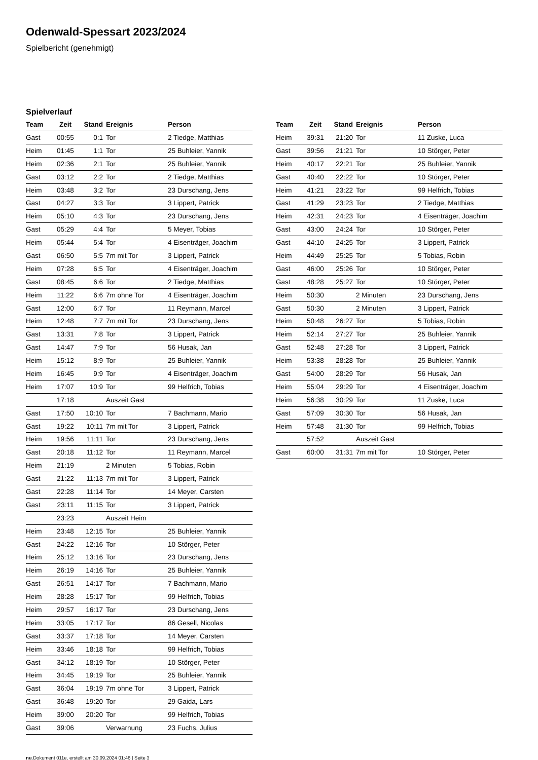Odenwald-Spessart 2023/2024
Spielbericht (genehmigt)
Spielverlauf
| Team | Zeit | Stand | Ereignis | Person |
| --- | --- | --- | --- | --- |
| Gast | 00:55 | 0:1 | Tor | 2 Tiedge, Matthias |
| Heim | 01:45 | 1:1 | Tor | 25 Buhleier, Yannik |
| Heim | 02:36 | 2:1 | Tor | 25 Buhleier, Yannik |
| Gast | 03:12 | 2:2 | Tor | 2 Tiedge, Matthias |
| Heim | 03:48 | 3:2 | Tor | 23 Durschang, Jens |
| Gast | 04:27 | 3:3 | Tor | 3 Lippert, Patrick |
| Heim | 05:10 | 4:3 | Tor | 23 Durschang, Jens |
| Gast | 05:29 | 4:4 | Tor | 5 Meyer, Tobias |
| Heim | 05:44 | 5:4 | Tor | 4 Eisenträger, Joachim |
| Gast | 06:50 | 5:5 | 7m mit Tor | 3 Lippert, Patrick |
| Heim | 07:28 | 6:5 | Tor | 4 Eisenträger, Joachim |
| Gast | 08:45 | 6:6 | Tor | 2 Tiedge, Matthias |
| Heim | 11:22 | 6:6 | 7m ohne Tor | 4 Eisenträger, Joachim |
| Gast | 12:00 | 6:7 | Tor | 11 Reymann, Marcel |
| Heim | 12:48 | 7:7 | 7m mit Tor | 23 Durschang, Jens |
| Gast | 13:31 | 7:8 | Tor | 3 Lippert, Patrick |
| Gast | 14:47 | 7:9 | Tor | 56 Husak, Jan |
| Heim | 15:12 | 8:9 | Tor | 25 Buhleier, Yannik |
| Heim | 16:45 | 9:9 | Tor | 4 Eisenträger, Joachim |
| Heim | 17:07 | 10:9 | Tor | 99 Helfrich, Tobias |
| | 17:18 | | Auszeit Gast | |
| Gast | 17:50 | 10:10 | Tor | 7 Bachmann, Mario |
| Gast | 19:22 | 10:11 | 7m mit Tor | 3 Lippert, Patrick |
| Heim | 19:56 | 11:11 | Tor | 23 Durschang, Jens |
| Gast | 20:18 | 11:12 | Tor | 11 Reymann, Marcel |
| Heim | 21:19 | | 2 Minuten | 5 Tobias, Robin |
| Gast | 21:22 | 11:13 | 7m mit Tor | 3 Lippert, Patrick |
| Gast | 22:28 | 11:14 | Tor | 14 Meyer, Carsten |
| Gast | 23:11 | 11:15 | Tor | 3 Lippert, Patrick |
| | 23:23 | | Auszeit Heim | |
| Heim | 23:48 | 12:15 | Tor | 25 Buhleier, Yannik |
| Gast | 24:22 | 12:16 | Tor | 10 Störger, Peter |
| Heim | 25:12 | 13:16 | Tor | 23 Durschang, Jens |
| Heim | 26:19 | 14:16 | Tor | 25 Buhleier, Yannik |
| Gast | 26:51 | 14:17 | Tor | 7 Bachmann, Mario |
| Heim | 28:28 | 15:17 | Tor | 99 Helfrich, Tobias |
| Heim | 29:57 | 16:17 | Tor | 23 Durschang, Jens |
| Heim | 33:05 | 17:17 | Tor | 86 Gesell, Nicolas |
| Gast | 33:37 | 17:18 | Tor | 14 Meyer, Carsten |
| Heim | 33:46 | 18:18 | Tor | 99 Helfrich, Tobias |
| Gast | 34:12 | 18:19 | Tor | 10 Störger, Peter |
| Heim | 34:45 | 19:19 | Tor | 25 Buhleier, Yannik |
| Gast | 36:04 | 19:19 | 7m ohne Tor | 3 Lippert, Patrick |
| Gast | 36:48 | 19:20 | Tor | 29 Gaida, Lars |
| Heim | 39:00 | 20:20 | Tor | 99 Helfrich, Tobias |
| Gast | 39:06 | | Verwarnung | 23 Fuchs, Julius |
| Team | Zeit | Stand | Ereignis | Person |
| --- | --- | --- | --- | --- |
| Heim | 39:31 | 21:20 | Tor | 11 Zuske, Luca |
| Gast | 39:56 | 21:21 | Tor | 10 Störger, Peter |
| Heim | 40:17 | 22:21 | Tor | 25 Buhleier, Yannik |
| Gast | 40:40 | 22:22 | Tor | 10 Störger, Peter |
| Heim | 41:21 | 23:22 | Tor | 99 Helfrich, Tobias |
| Gast | 41:29 | 23:23 | Tor | 2 Tiedge, Matthias |
| Heim | 42:31 | 24:23 | Tor | 4 Eisenträger, Joachim |
| Gast | 43:00 | 24:24 | Tor | 10 Störger, Peter |
| Gast | 44:10 | 24:25 | Tor | 3 Lippert, Patrick |
| Heim | 44:49 | 25:25 | Tor | 5 Tobias, Robin |
| Gast | 46:00 | 25:26 | Tor | 10 Störger, Peter |
| Gast | 48:28 | 25:27 | Tor | 10 Störger, Peter |
| Heim | 50:30 | | 2 Minuten | 23 Durschang, Jens |
| Gast | 50:30 | | 2 Minuten | 3 Lippert, Patrick |
| Heim | 50:48 | 26:27 | Tor | 5 Tobias, Robin |
| Heim | 52:14 | 27:27 | Tor | 25 Buhleier, Yannik |
| Gast | 52:48 | 27:28 | Tor | 3 Lippert, Patrick |
| Heim | 53:38 | 28:28 | Tor | 25 Buhleier, Yannik |
| Gast | 54:00 | 28:29 | Tor | 56 Husak, Jan |
| Heim | 55:04 | 29:29 | Tor | 4 Eisenträger, Joachim |
| Heim | 56:38 | 30:29 | Tor | 11 Zuske, Luca |
| Gast | 57:09 | 30:30 | Tor | 56 Husak, Jan |
| Heim | 57:48 | 31:30 | Tor | 99 Helfrich, Tobias |
| | 57:52 | | Auszeit Gast | |
| Gast | 60:00 | 31:31 | 7m mit Tor | 10 Störger, Peter |
nu.Dokument 011e, erstellt am 30.09.2024 01:46 | Seite 3